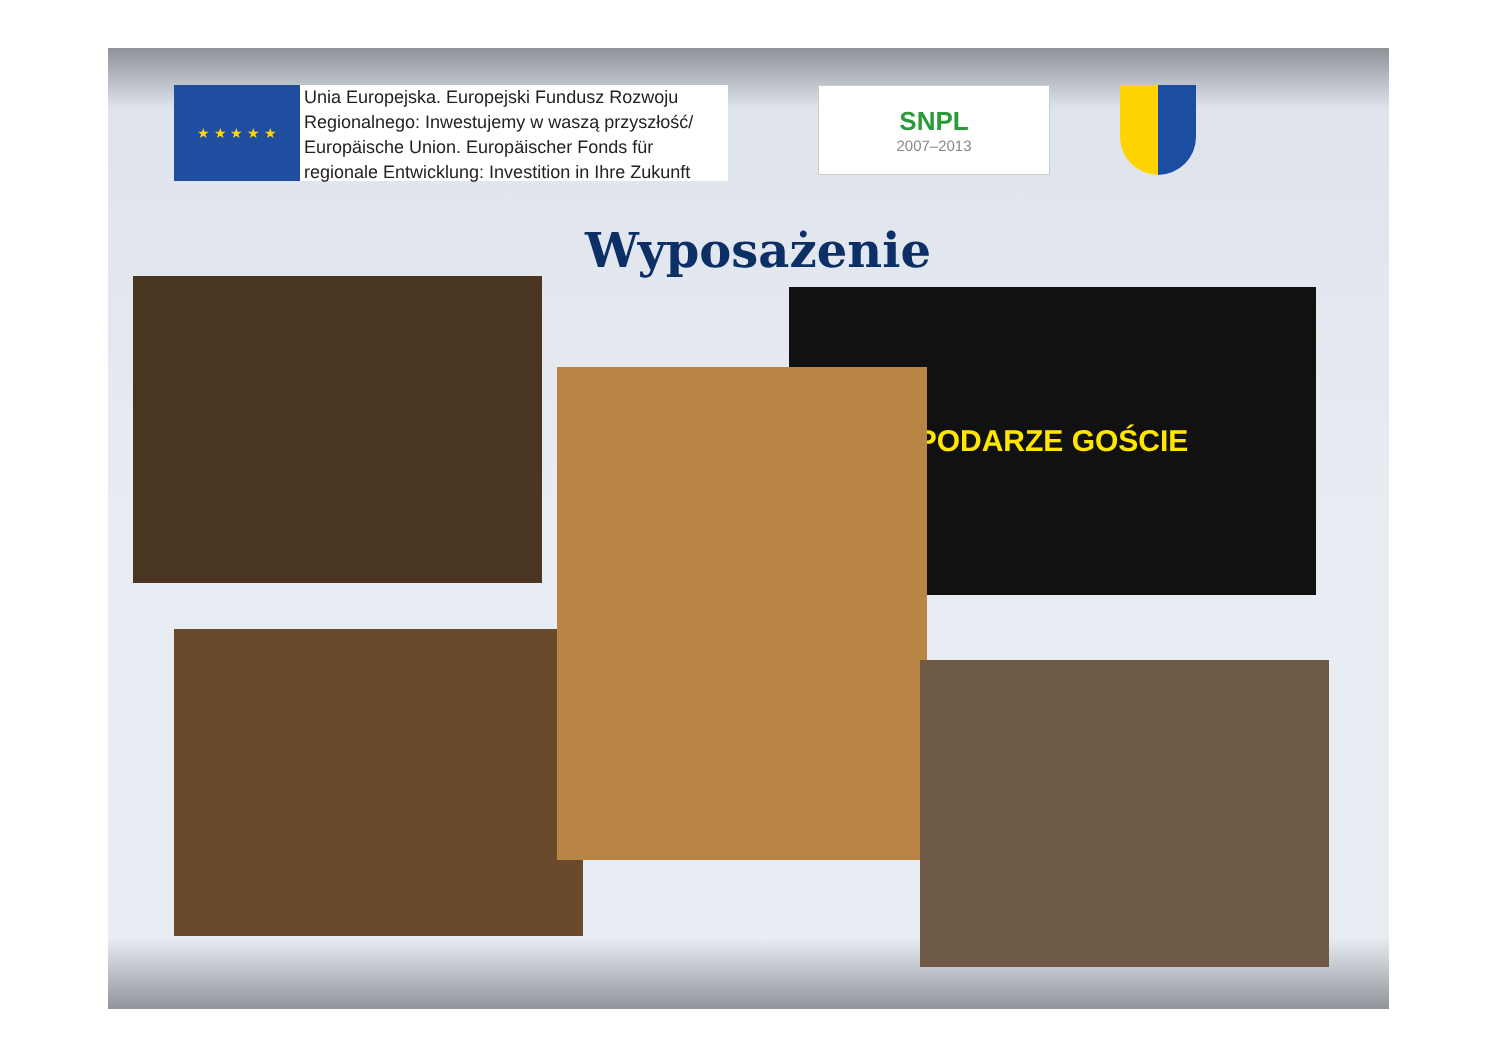★ ★ ★ ★ ★
Unia Europejska. Europejski Fundusz Rozwoju Regionalnego: Inwestujemy w waszą przyszłość/ Europäische Union. Europäischer Fonds für regionale Entwicklung: Investition in Ihre Zukunft
SNPL
2007–2013
Wyposażenie
PODARZE GOŚCIE